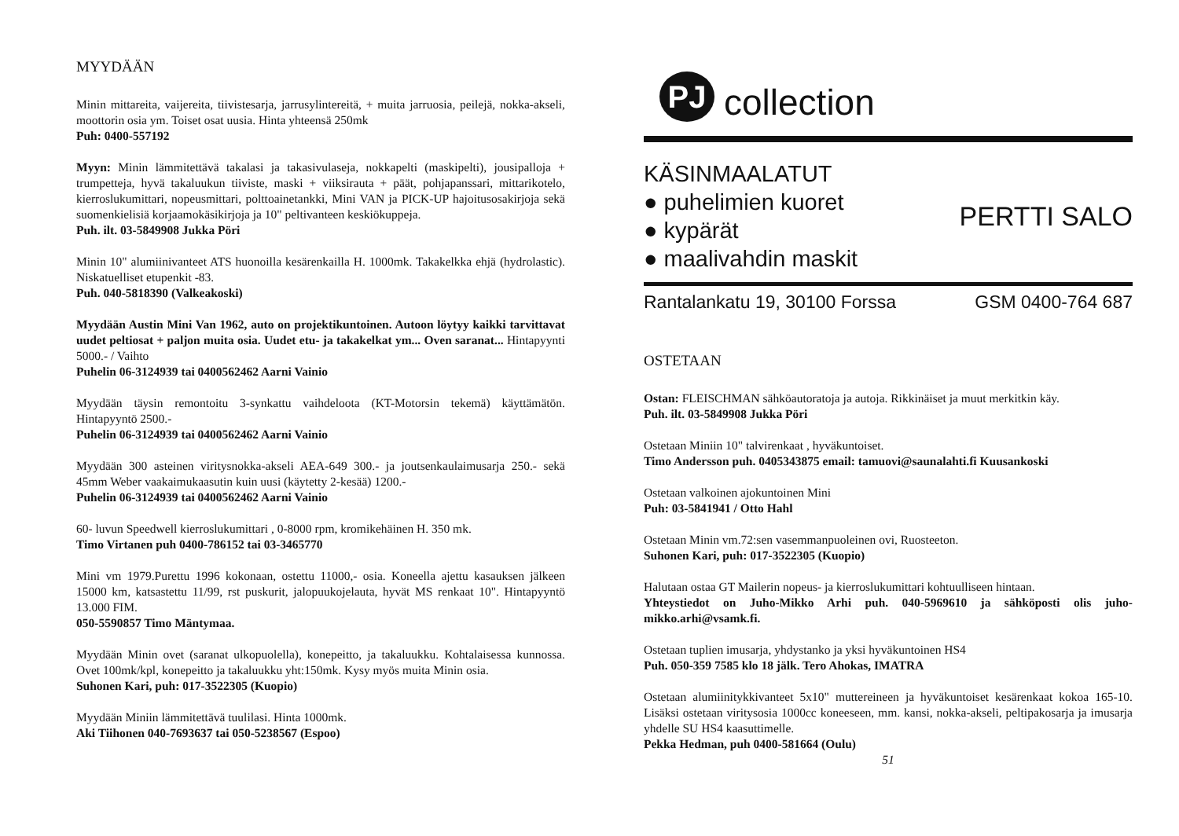MYYDÄÄN
Minin mittareita, vaijereita, tiivistesarja, jarrusylintereitä, + muita jarruosia, peilejä, nokka-akseli, moottorin osia ym. Toiset osat uusia. Hinta yhteensä 250mk
Puh: 0400-557192
Myyn: Minin lämmitettävä takalasi ja takasivulaseja, nokkapelti (maskipelti), jousipalloja + trumpetteja, hyvä takaluukun tiiviste, maski + viiksirauta + päät, pohjapanssari, mittarikotelo, kierroslukumittari, nopeusmittari, polttoainetankki, Mini VAN ja PICK-UP hajoitusosakirjoja sekä suomenkielisiä korjaamokäsikirjoja ja 10" peltivanteen keskiökuppeja.
Puh. ilt. 03-5849908 Jukka Pöri
Minin 10" alumiinivanteet ATS huonoilla kesärenkailla H. 1000mk. Takakelkka ehjä (hydrolastic). Niskatuelliset etupenkit -83.
Puh. 040-5818390 (Valkeakoski)
Myydään Austin Mini Van 1962, auto on projektikuntoinen. Autoon löytyy kaikki tarvittavat uudet peltiosat + paljon muita osia. Uudet etu- ja takakelkat ym... Oven saranat... Hintapyynti 5000.- / Vaihto
Puhelin 06-3124939 tai 0400562462 Aarni Vainio
Myydään täysin remontoitu 3-synkattu vaihdeloota (KT-Motorsin tekemä) käyttämätön. Hintapyyntö 2500.-
Puhelin 06-3124939 tai 0400562462 Aarni Vainio
Myydään 300 asteinen viritysnokka-akseli AEA-649 300.- ja joutsenkaulaimusarja 250.- sekä 45mm Weber vaakaimukaasutin kuin uusi (käytetty 2-kesää) 1200.-
Puhelin 06-3124939 tai 0400562462 Aarni Vainio
60- luvun Speedwell kierroslukumittari , 0-8000 rpm, kromikehäinen H. 350 mk.
Timo Virtanen puh 0400-786152 tai 03-3465770
Mini vm 1979.Purettu 1996 kokonaan, ostettu 11000,- osia. Koneella ajettu kasauksen jälkeen 15000 km, katsastettu 11/99, rst puskurit, jalopuukojelauta, hyvät MS renkaat 10". Hintapyyntö 13.000 FIM.
050-5590857 Timo Mäntymaa.
Myydään Minin ovet (saranat ulkopuolella), konepeitto, ja takaluukku. Kohtalaisessa kunnossa. Ovet 100mk/kpl, konepeitto ja takaluukku yht:150mk. Kysy myös muita Minin osia.
Suhonen Kari, puh: 017-3522305 (Kuopio)
Myydään Miniin lämmitettävä tuulilasi. Hinta 1000mk.
Aki Tiihonen 040-7693637 tai 050-5238567 (Espoo)
PJ
collection
KÄSINMAALATUT
● puhelimien kuoret
● kypärät
● maalivahdin maskit
PERTTI SALO
Rantalankatu 19, 30100 Forssa GSM 0400-764 687
OSTETAAN
Ostan: FLEISCHMAN sähköautoratoja ja autoja. Rikkinäiset ja muut merkitkin käy.
Puh. ilt. 03-5849908 Jukka Pöri
Ostetaan Miniin 10" talvirenkaat , hyväkuntoiset.
Timo Andersson puh. 0405343875 email: tamuovi@saunalahti.fi Kuusankoski
Ostetaan valkoinen ajokuntoinen Mini
Puh: 03-5841941 / Otto Hahl
Ostetaan Minin vm.72:sen vasemmanpuoleinen ovi, Ruosteeton.
Suhonen Kari, puh: 017-3522305 (Kuopio)
Halutaan ostaa GT Mailerin nopeus- ja kierroslukumittari kohtuulliseen hintaan.
Yhteystiedot on Juho-Mikko Arhi puh. 040-5969610 ja sähköposti olis juho-mikko.arhi@vsamk.fi.
Ostetaan tuplien imusarja, yhdystanko ja yksi hyväkuntoinen HS4
Puh. 050-359 7585 klo 18 jälk. Tero Ahokas, IMATRA
Ostetaan alumiinitykkivanteet 5x10" muttereineen ja hyväkuntoiset kesärenkaat kokoa 165-10. Lisäksi ostetaan viritysosia 1000cc koneeseen, mm. kansi, nokka-akseli, peltipakosarja ja imusarja yhdelle SU HS4 kaasuttimelle.
Pekka Hedman, puh 0400-581664 (Oulu)
51